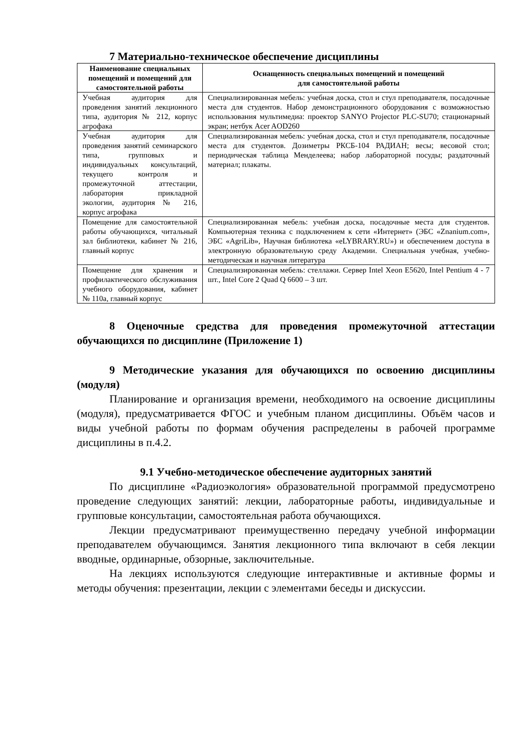7 Материально-техническое обеспечение дисциплины
| Наименование специальных помещений и помещений для самостоятельной работы | Оснащенность специальных помещений и помещений для самостоятельной работы |
| --- | --- |
| Учебная аудитория для проведения занятий лекционного типа, аудитория № 212, корпус агрофака | Специализированная мебель: учебная доска, стол и стул преподавателя, посадочные места для студентов. Набор демонстрационного оборудования с возможностью использования мультимедиа: проектор SANYO Projector PLC-SU70; стационарный экран; нетбук Acer AOD260 |
| Учебная аудитория для проведения занятий семинарского типа, групповых и индивидуальных консультаций, текущего контроля и промежуточной аттестации, лаборатория прикладной экологии, аудитория № 216, корпус агрофака | Специализированная мебель: учебная доска, стол и стул преподавателя, посадочные места для студентов. Дозиметры РКСБ-104 РАДИАН; весы; весовой стол; периодическая таблица Менделеева; набор лабораторной посуды; раздаточный материал; плакаты. |
| Помещение для самостоятельной работы обучающихся, читальный зал библиотеки, кабинет № 216, главный корпус | Специализированная мебель: учебная доска, посадочные места для студентов. Компьютерная техника с подключением к сети «Интернет» (ЭБС «Znanium.com», ЭБС «AgriLib», Научная библиотека «eLYBRARY.RU») и обеспечением доступа в электронную образовательную среду Академии. Специальная учебная, учебно-методическая и научная литература |
| Помещение для хранения и профилактического обслуживания учебного оборудования, кабинет № 110а, главный корпус | Специализированная мебель: стеллажи. Сервер Intel Xeon E5620, Intel Pentium 4 - 7 шт., Intel Core 2 Quad Q 6600 – 3 шт. |
8 Оценочные средства для проведения промежуточной аттестации обучающихся по дисциплине (Приложение 1)
9 Методические указания для обучающихся по освоению дисциплины (модуля)
Планирование и организация времени, необходимого на освоение дисциплины (модуля), предусматривается ФГОС и учебным планом дисциплины. Объём часов и виды учебной работы по формам обучения распределены в рабочей программе дисциплины в п.4.2.
9.1 Учебно-методическое обеспечение аудиторных занятий
По дисциплине «Радиоэкология» образовательной программой предусмотрено проведение следующих занятий: лекции, лабораторные работы, индивидуальные и групповые консультации, самостоятельная работа обучающихся.
Лекции предусматривают преимущественно передачу учебной информации преподавателем обучающимся. Занятия лекционного типа включают в себя лекции вводные, ординарные, обзорные, заключительные.
На лекциях используются следующие интерактивные и активные формы и методы обучения: презентации, лекции с элементами беседы и дискуссии.